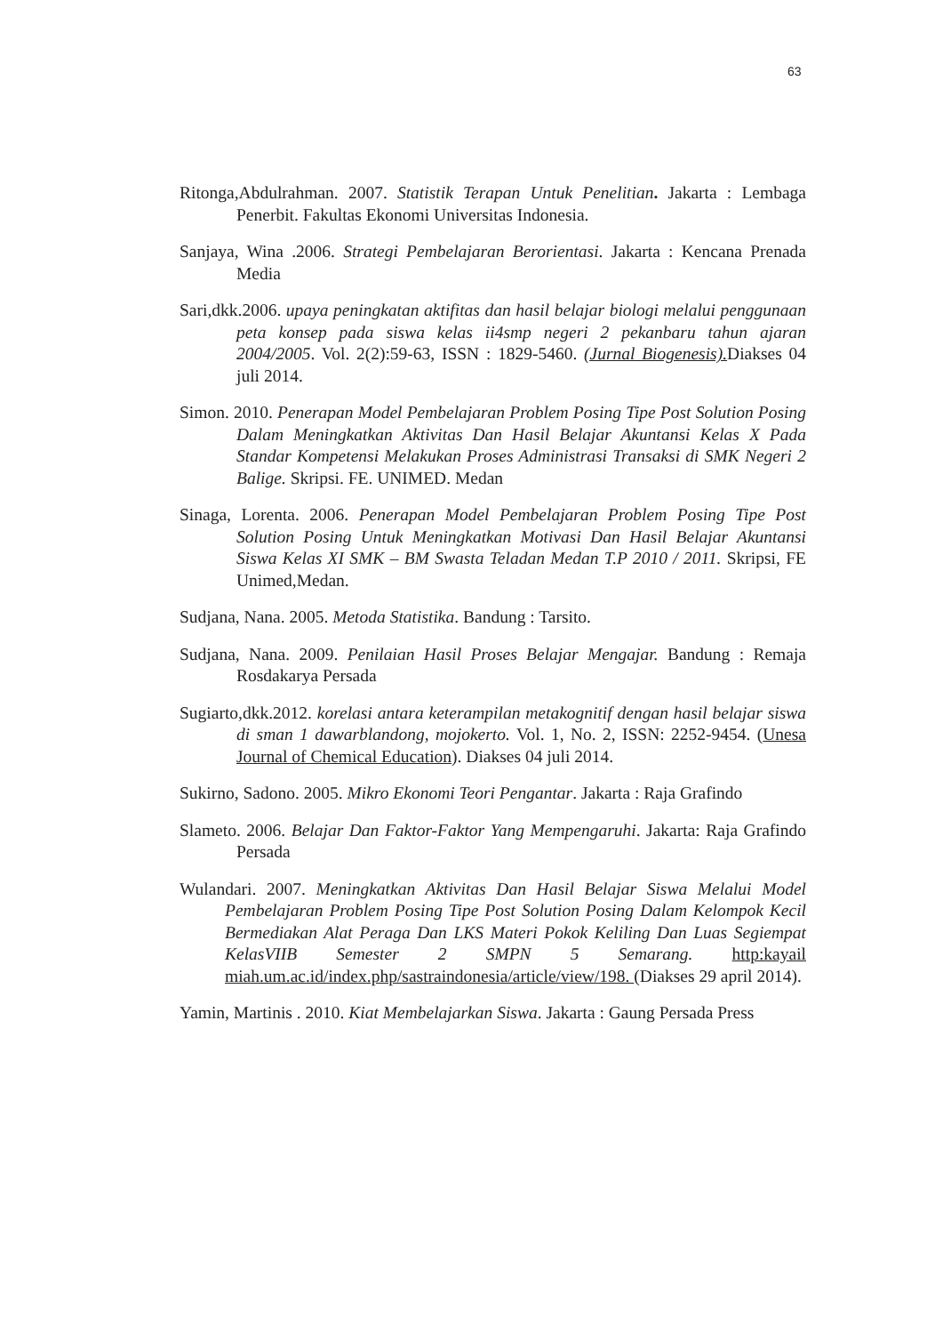63
Ritonga,Abdulrahman. 2007. Statistik Terapan Untuk Penelitian. Jakarta : Lembaga Penerbit. Fakultas Ekonomi Universitas Indonesia.
Sanjaya, Wina .2006. Strategi Pembelajaran Berorientasi. Jakarta : Kencana Prenada Media
Sari,dkk.2006. upaya peningkatan aktifitas dan hasil belajar biologi melalui penggunaan peta konsep pada siswa kelas ii4smp negeri 2 pekanbaru tahun ajaran 2004/2005. Vol. 2(2):59-63, ISSN : 1829-5460. (Jurnal Biogenesis). Diakses 04 juli 2014.
Simon. 2010. Penerapan Model Pembelajaran Problem Posing Tipe Post Solution Posing Dalam Meningkatkan Aktivitas Dan Hasil Belajar Akuntansi Kelas X Pada Standar Kompetensi Melakukan Proses Administrasi Transaksi di SMK Negeri 2 Balige. Skripsi. FE. UNIMED. Medan
Sinaga, Lorenta. 2006. Penerapan Model Pembelajaran Problem Posing Tipe Post Solution Posing Untuk Meningkatkan Motivasi Dan Hasil Belajar Akuntansi Siswa Kelas XI SMK – BM Swasta Teladan Medan T.P 2010 / 2011. Skripsi, FE Unimed,Medan.
Sudjana, Nana. 2005. Metoda Statistika. Bandung : Tarsito.
Sudjana, Nana. 2009. Penilaian Hasil Proses Belajar Mengajar. Bandung : Remaja Rosdakarya Persada
Sugiarto,dkk.2012. korelasi antara keterampilan metakognitif dengan hasil belajar siswa di sman 1 dawarblandong, mojokerto. Vol. 1, No. 2, ISSN: 2252-9454. (Unesa Journal of Chemical Education). Diakses 04 juli 2014.
Sukirno, Sadono. 2005. Mikro Ekonomi Teori Pengantar. Jakarta : Raja Grafindo
Slameto. 2006. Belajar Dan Faktor-Faktor Yang Mempengaruhi. Jakarta: Raja Grafindo Persada
Wulandari. 2007. Meningkatkan Aktivitas Dan Hasil Belajar Siswa Melalui Model Pembelajaran Problem Posing Tipe Post Solution Posing Dalam Kelompok Kecil Bermediakan Alat Peraga Dan LKS Materi Pokok Keliling Dan Luas Segiempat KelasVIIB Semester 2 SMPN 5 Semarang. http:kayail miah.um.ac.id/index.php/sastraindonesia/article/view/198. (Diakses 29 april 2014).
Yamin, Martinis . 2010. Kiat Membelajarkan Siswa. Jakarta : Gaung Persada Press